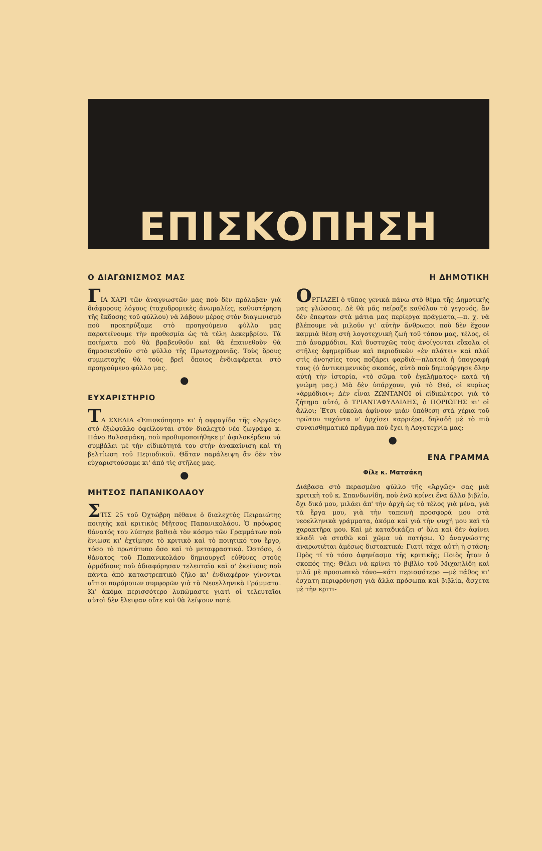ΕΠΙΣΚΟΠΗΣΗ
Ο ΔΙΑΓΩΝΙΣΜΟΣ ΜΑΣ
ΓΙΑ ΧΑΡΙ τῶν ἀναγνωστῶν μας ποὺ δὲν πρόλαβαν γιὰ διάφορους λόγους (ταχυδρομικὲς ἀνωμαλίες, καθυστέρηση τῆς ἔκδοσης τοῦ φύλλου) νὰ λάβουν μέρος στὸν διαγωνισμὸ ποὺ προκηρύξαμε στὸ προηγούμενο φύλλο μας παρατείνουμε τὴν προθεσμία ὡς τὰ τέλη Δεκεμβρίου. Τὰ ποιήματα ποὺ θὰ βραβευθοῦν καὶ θὰ ἐπαινεθοῦν θὰ δημοσιευθοῦν στὸ φύλλο τῆς Πρωτοχρονιᾶς. Τοὺς ὅρους συμμετοχῆς θὰ τοὺς βρεῖ ὅποιος ἐνδιαφέρεται στὸ προηγούμενο φύλλο μας.
●
ΕΥΧΑΡΙΣΤΗΡΙΟ
ΤΑ ΣΧΕΔΙΑ «Ἐπισκόπηση» κι' ἡ σφραγίδα τῆς «Ἀργῶς» στὸ ἐξώφυλλο ὀφείλονται στὸν διαλεχτὸ νέο ζωγράφο κ. Πάνο Βαλσαμάκη, ποὺ προθυμοποιήθηκε μ' ἀφιλοκέρδεια νὰ συμβάλει μὲ τὴν εἰδικότητά του στὴν ἀνακαίνιση καὶ τὴ βελτίωση τοῦ Περιοδικοῦ. Θἄταν παράλειψη ἂν δὲν τὸν εὐχαριστούσαμε κι' ἀπὸ τὶς στῆλες μας.
●
ΜΗΤΣΟΣ ΠΑΠΑΝΙΚΟΛΑΟΥ
ΣΤΙΣ 25 τοῦ Ὀχτώβρη πέθανε ὁ διαλεχτὸς Πειραιώτης ποιητὴς καὶ κριτικὸς Μῆτσος Παπανικολάου. Ὁ πρόωρος θάνατός του λύπησε βαθειὰ τὸν κόσμο τῶν Γραμμάτων ποὺ ἔνιωσε κι' ἐχτίμησε τὸ κριτικὸ καὶ τὸ ποιητικό του ἔργο, τόσο τὸ πρωτότυπο ὅσο καὶ τὸ μεταφραστικό. Ὡστόσο, ὁ θάνατος τοῦ Παπανικολάου δημιουργεῖ εὐθύνες στοὺς ἁρμόδιους ποὺ ἀδιαφόρησαν τελευταῖα καὶ σ' ἐκείνους ποὺ πάντα ἀπὸ καταστρεπτικὸ ζῆλο κι' ἐνδιαφέρον γίνονται αἴτιοι παρόμοιων συμφορῶν γιὰ τὰ Νεοελληνικὰ Γράμματα. Κι' ἀκόμα περισσότερο λυπώμαστε γιατὶ οἱ τελευταῖοι αὐτοὶ δὲν ἔλειψαν οὔτε καὶ θὰ λείψουν ποτέ.
Η ΔΗΜΟΤΙΚΗ
ΟΡΓΙΑΖΕΙ ὁ τῦπος γενικὰ πάνω στὸ θέμα τῆς Δημοτικῆς μας γλώσσας. Δὲ θὰ μᾶς πείραζε καθόλου τὸ γεγονός, ἂν δὲν ἔπεφταν στὰ μάτια μας περίεργα πράγματα,—π. χ. νὰ βλέπουμε νὰ μιλοῦν γι' αὐτὴν ἄνθρωποι ποὺ δὲν ἔχουν καμμιὰ θέση στὴ λογοτεχνικὴ ζωὴ τοῦ τόπου μας, τέλος, οἱ πιὸ ἀναρμόδιοι. Καὶ δυστυχῶς τοὺς ἀνοίγονται εὔκολα οἱ στῆλες ἐφημερίδων καὶ περιοδικῶν «ἐν πλάτει» καὶ πλάϊ στὶς ἀνοησίες τους ποζάρει φαρδιὰ—πλατειὰ ἡ ὑπογραφή τους (ὁ ἀντικειμενικὸς σκοπός, αὐτὸ ποὺ δημιούργησε ὅλην αὐτὴ τὴν ἱστορία, «τὸ σῶμα τοῦ ἐγκλήματος» κατὰ τὴ γνώμη μας.) Μὰ δὲν ὑπάρχουν, γιὰ τὸ Θεό, οἱ κυρίως «ἁρμόδιοι»; Δὲν εἶναι ΖΩΝΤΑΝΟΙ οἱ εἰδικώτεροι γιὰ τὸ ζήτημα αὐτό, ὁ ΤΡΙΑΝΤΑΦΥΛΛΙΔΗΣ, ὁ ΠΟΡΙΩΤΗΣ κι' οἱ ἄλλοι; Ἔτσι εὔκολα ἀφίνουν μιὰν ὑπόθεση στὰ χέρια τοῦ πρώτου τυχόντα ν' ἀρχίσει καρριέρα, δηλαδὴ μὲ τὸ πιὸ συναισθηματικὸ πρᾶγμα ποὺ ἔχει ἡ Λογοτεχνία μας;
●
ΕΝΑ ΓΡΑΜΜΑ
Φίλε κ. Ματσάκη
Διάβασα στὸ περασμένο φύλλο τῆς «Ἀργῶς» σας μιὰ κριτικὴ τοῦ κ. Σπανδωνίδη, ποὺ ἐνῶ κρίνει ἕνα ἄλλο βιβλίο, ὄχι δικό μου, μιλάει ἀπ' τὴν ἀρχὴ ὡς τὸ τέλος γιὰ μένα, γιὰ τὰ ἔργα μου, γιὰ τὴν ταπεινὴ προσφορά μου στὰ νεοελληνικὰ γράμματα, ἀκόμα καὶ γιὰ τὴν ψυχή μου καὶ τὸ χαρακτῆρα μου. Καὶ μὲ καταδικάζει σ' ὅλα καὶ δὲν ἀφίνει κλαδὶ νὰ σταθῶ καὶ χῶμα νὰ πατήσω. Ὁ ἀναγνώστης ἀναρωτιέται ἀμέσως διστακτικά: Γιατί τάχα αὐτὴ ἡ στάση; Πρὸς τί τὸ τόσο ἀφηνίασμα τῆς κριτικῆς; Ποιὸς ἦταν ὁ σκοπός της; Θέλει νὰ κρίνει τὸ βιβλίο τοῦ Μιχαηλίδη καὶ μιλᾶ μὲ προσωπικὸ τόνο—κάτι περισσότερο —μὲ πάθος κι' ἔσχατη περιφρόνηση γιὰ ἄλλα πρόσωπα καὶ βιβλία, ἄσχετα μὲ τὴν κριτι-